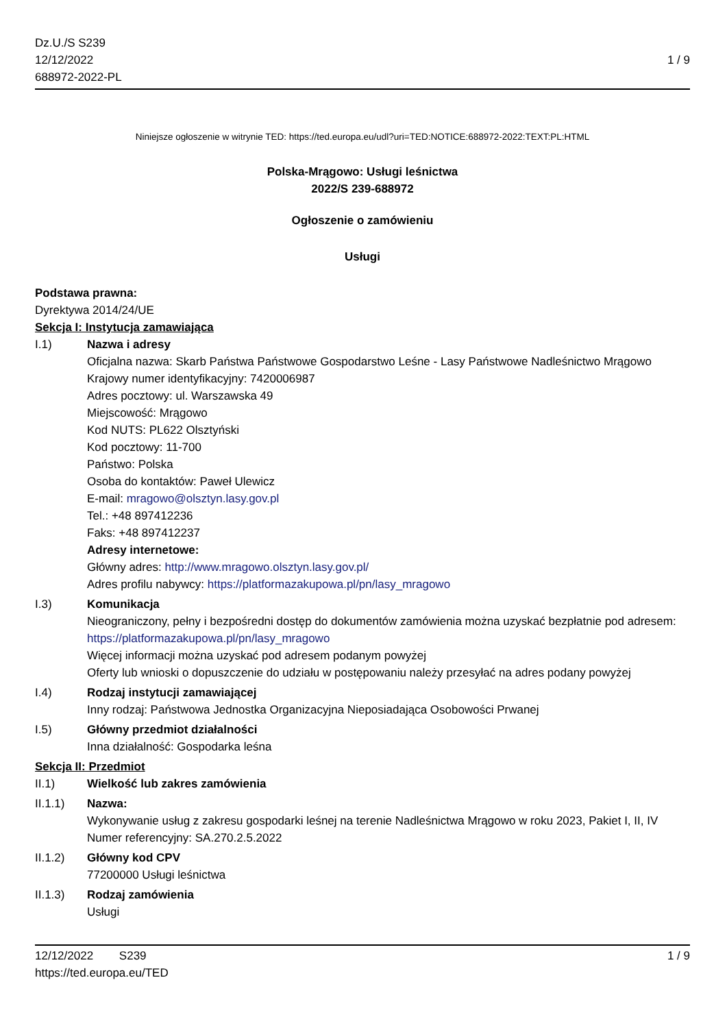Dz.U./S S239
12/12/2022
688972-2022-PL
1 / 9
Niniejsze ogłoszenie w witrynie TED: https://ted.europa.eu/udl?uri=TED:NOTICE:688972-2022:TEXT:PL:HTML
Polska-Mrągowo: Usługi leśnictwa
2022/S 239-688972
Ogłoszenie o zamówieniu
Usługi
Podstawa prawna:
Dyrektywa 2014/24/UE
Sekcja I: Instytucja zamawiająca
I.1) Nazwa i adresy
Oficjalna nazwa: Skarb Państwa Państwowe Gospodarstwo Leśne - Lasy Państwowe Nadleśnictwo Mrągowo
Krajowy numer identyfikacyjny: 7420006987
Adres pocztowy: ul. Warszawska 49
Miejscowość: Mrągowo
Kod NUTS: PL622 Olsztyński
Kod pocztowy: 11-700
Państwo: Polska
Osoba do kontaktów: Paweł Ulewicz
E-mail: mragowo@olsztyn.lasy.gov.pl
Tel.: +48 897412236
Faks: +48 897412237
Adresy internetowe:
Główny adres: http://www.mragowo.olsztyn.lasy.gov.pl/
Adres profilu nabywcy: https://platformazakupowa.pl/pn/lasy_mragowo
I.3) Komunikacja
Nieograniczony, pełny i bezpośredni dostęp do dokumentów zamówienia można uzyskać bezpłatnie pod adresem: https://platformazakupowa.pl/pn/lasy_mragowo
Więcej informacji można uzyskać pod adresem podanym powyżej
Oferty lub wnioski o dopuszczenie do udziału w postępowaniu należy przesyłać na adres podany powyżej
I.4) Rodzaj instytucji zamawiającej
Inny rodzaj: Państwowa Jednostka Organizacyjna Nieposiadająca Osobowości Prwanej
I.5) Główny przedmiot działalności
Inna działalność: Gospodarka leśna
Sekcja II: Przedmiot
II.1) Wielkość lub zakres zamówienia
II.1.1) Nazwa:
Wykonywanie usług z zakresu gospodarki leśnej na terenie Nadleśnictwa Mrągowo w roku 2023, Pakiet I, II, IV
Numer referencyjny: SA.270.2.5.2022
II.1.2) Główny kod CPV
77200000 Usługi leśnictwa
II.1.3) Rodzaj zamówienia
Usługi
12/12/2022 S239
https://ted.europa.eu/TED
1 / 9